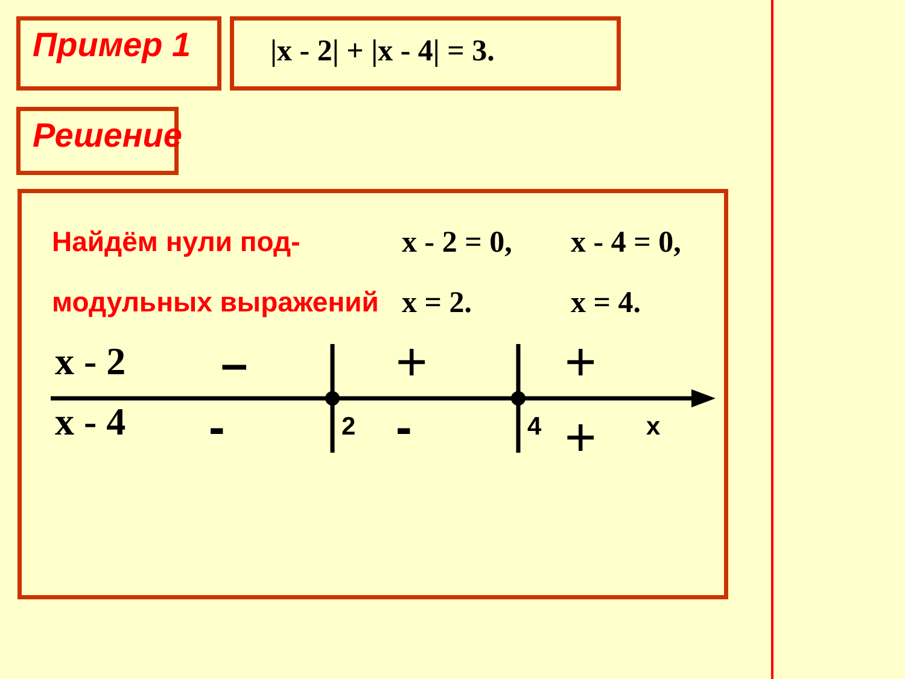Пример 1 |x - 2| + |x - 4| = 3.
Решение
Найдём нули под-
модульных выражений
x - 2 = 0,
x = 2.
x - 4 = 0,
x = 4.
x - 2
x - 4
–
-
+
-
+
+
2
4
x